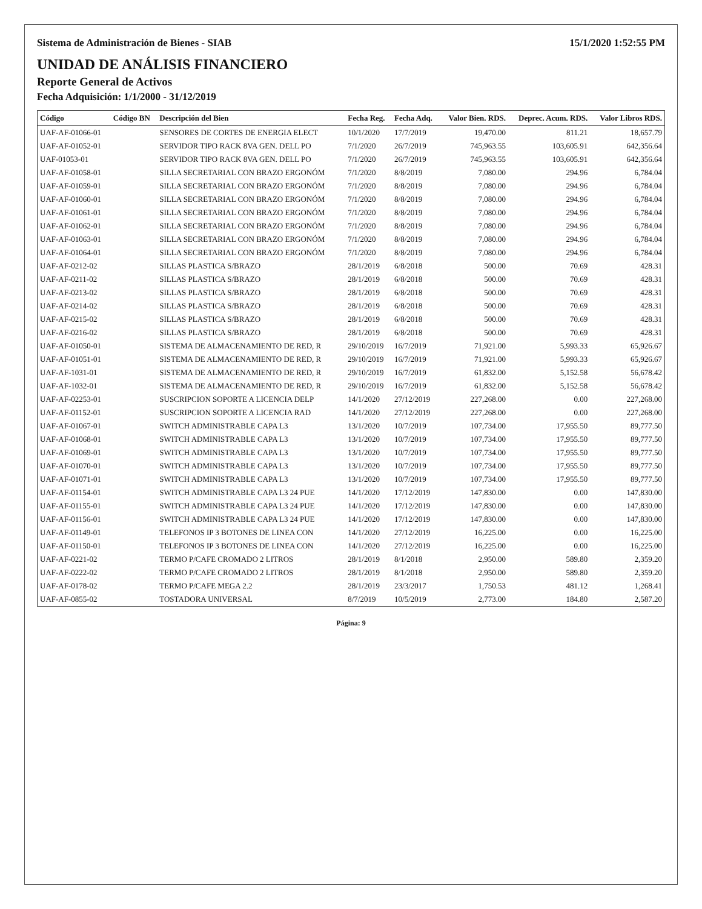Sistema de Administración de Bienes - SIAB 15/1/2020 1:52:55 PM
UNIDAD DE ANÁLISIS FINANCIERO
Reporte General de Activos
Fecha Adquisición: 1/1/2000 - 31/12/2019
| Código | Código BN | Descripción del Bien | Fecha Reg. | Fecha Adq. | Valor Bien. RDS. | Deprec. Acum. RDS. | Valor Libros RDS. |
| --- | --- | --- | --- | --- | --- | --- | --- |
| UAF-AF-01066-01 | | SENSORES DE CORTES DE ENERGIA ELECT | 10/1/2020 | 17/7/2019 | 19,470.00 | 811.21 | 18,657.79 |
| UAF-AF-01052-01 | | SERVIDOR TIPO RACK 8VA GEN. DELL PO | 7/1/2020 | 26/7/2019 | 745,963.55 | 103,605.91 | 642,356.64 |
| UAF-01053-01 | | SERVIDOR TIPO RACK 8VA GEN. DELL PO | 7/1/2020 | 26/7/2019 | 745,963.55 | 103,605.91 | 642,356.64 |
| UAF-AF-01058-01 | | SILLA SECRETARIAL CON BRAZO ERGONÓM | 7/1/2020 | 8/8/2019 | 7,080.00 | 294.96 | 6,784.04 |
| UAF-AF-01059-01 | | SILLA SECRETARIAL CON BRAZO ERGONÓM | 7/1/2020 | 8/8/2019 | 7,080.00 | 294.96 | 6,784.04 |
| UAF-AF-01060-01 | | SILLA SECRETARIAL CON BRAZO ERGONÓM | 7/1/2020 | 8/8/2019 | 7,080.00 | 294.96 | 6,784.04 |
| UAF-AF-01061-01 | | SILLA SECRETARIAL CON BRAZO ERGONÓM | 7/1/2020 | 8/8/2019 | 7,080.00 | 294.96 | 6,784.04 |
| UAF-AF-01062-01 | | SILLA SECRETARIAL CON BRAZO ERGONÓM | 7/1/2020 | 8/8/2019 | 7,080.00 | 294.96 | 6,784.04 |
| UAF-AF-01063-01 | | SILLA SECRETARIAL CON BRAZO ERGONÓM | 7/1/2020 | 8/8/2019 | 7,080.00 | 294.96 | 6,784.04 |
| UAF-AF-01064-01 | | SILLA SECRETARIAL CON BRAZO ERGONÓM | 7/1/2020 | 8/8/2019 | 7,080.00 | 294.96 | 6,784.04 |
| UAF-AF-0212-02 | | SILLAS PLASTICA S/BRAZO | 28/1/2019 | 6/8/2018 | 500.00 | 70.69 | 428.31 |
| UAF-AF-0211-02 | | SILLAS PLASTICA S/BRAZO | 28/1/2019 | 6/8/2018 | 500.00 | 70.69 | 428.31 |
| UAF-AF-0213-02 | | SILLAS PLASTICA S/BRAZO | 28/1/2019 | 6/8/2018 | 500.00 | 70.69 | 428.31 |
| UAF-AF-0214-02 | | SILLAS PLASTICA S/BRAZO | 28/1/2019 | 6/8/2018 | 500.00 | 70.69 | 428.31 |
| UAF-AF-0215-02 | | SILLAS PLASTICA S/BRAZO | 28/1/2019 | 6/8/2018 | 500.00 | 70.69 | 428.31 |
| UAF-AF-0216-02 | | SILLAS PLASTICA S/BRAZO | 28/1/2019 | 6/8/2018 | 500.00 | 70.69 | 428.31 |
| UAF-AF-01050-01 | | SISTEMA DE ALMACENAMIENTO DE RED, R | 29/10/2019 | 16/7/2019 | 71,921.00 | 5,993.33 | 65,926.67 |
| UAF-AF-01051-01 | | SISTEMA DE ALMACENAMIENTO DE RED, R | 29/10/2019 | 16/7/2019 | 71,921.00 | 5,993.33 | 65,926.67 |
| UAF-AF-1031-01 | | SISTEMA DE ALMACENAMIENTO DE RED, R | 29/10/2019 | 16/7/2019 | 61,832.00 | 5,152.58 | 56,678.42 |
| UAF-AF-1032-01 | | SISTEMA DE ALMACENAMIENTO DE RED, R | 29/10/2019 | 16/7/2019 | 61,832.00 | 5,152.58 | 56,678.42 |
| UAF-AF-02253-01 | | SUSCRIPCION SOPORTE A LICENCIA DELP | 14/1/2020 | 27/12/2019 | 227,268.00 | 0.00 | 227,268.00 |
| UAF-AF-01152-01 | | SUSCRIPCION SOPORTE A LICENCIA RAD | 14/1/2020 | 27/12/2019 | 227,268.00 | 0.00 | 227,268.00 |
| UAF-AF-01067-01 | | SWITCH ADMINISTRABLE CAPA L3 | 13/1/2020 | 10/7/2019 | 107,734.00 | 17,955.50 | 89,777.50 |
| UAF-AF-01068-01 | | SWITCH ADMINISTRABLE CAPA L3 | 13/1/2020 | 10/7/2019 | 107,734.00 | 17,955.50 | 89,777.50 |
| UAF-AF-01069-01 | | SWITCH ADMINISTRABLE CAPA L3 | 13/1/2020 | 10/7/2019 | 107,734.00 | 17,955.50 | 89,777.50 |
| UAF-AF-01070-01 | | SWITCH ADMINISTRABLE CAPA L3 | 13/1/2020 | 10/7/2019 | 107,734.00 | 17,955.50 | 89,777.50 |
| UAF-AF-01071-01 | | SWITCH ADMINISTRABLE CAPA L3 | 13/1/2020 | 10/7/2019 | 107,734.00 | 17,955.50 | 89,777.50 |
| UAF-AF-01154-01 | | SWITCH ADMINISTRABLE CAPA L3 24 PUE | 14/1/2020 | 17/12/2019 | 147,830.00 | 0.00 | 147,830.00 |
| UAF-AF-01155-01 | | SWITCH ADMINISTRABLE CAPA L3 24 PUE | 14/1/2020 | 17/12/2019 | 147,830.00 | 0.00 | 147,830.00 |
| UAF-AF-01156-01 | | SWITCH ADMINISTRABLE CAPA L3 24 PUE | 14/1/2020 | 17/12/2019 | 147,830.00 | 0.00 | 147,830.00 |
| UAF-AF-01149-01 | | TELEFONOS IP 3 BOTONES DE LINEA CON | 14/1/2020 | 27/12/2019 | 16,225.00 | 0.00 | 16,225.00 |
| UAF-AF-01150-01 | | TELEFONOS IP 3 BOTONES DE LINEA CON | 14/1/2020 | 27/12/2019 | 16,225.00 | 0.00 | 16,225.00 |
| UAF-AF-0221-02 | | TERMO P/CAFE CROMADO 2 LITROS | 28/1/2019 | 8/1/2018 | 2,950.00 | 589.80 | 2,359.20 |
| UAF-AF-0222-02 | | TERMO P/CAFE CROMADO 2 LITROS | 28/1/2019 | 8/1/2018 | 2,950.00 | 589.80 | 2,359.20 |
| UAF-AF-0178-02 | | TERMO P/CAFE MEGA 2.2 | 28/1/2019 | 23/3/2017 | 1,750.53 | 481.12 | 1,268.41 |
| UAF-AF-0855-02 | | TOSTADORA UNIVERSAL | 8/7/2019 | 10/5/2019 | 2,773.00 | 184.80 | 2,587.20 |
Página: 9